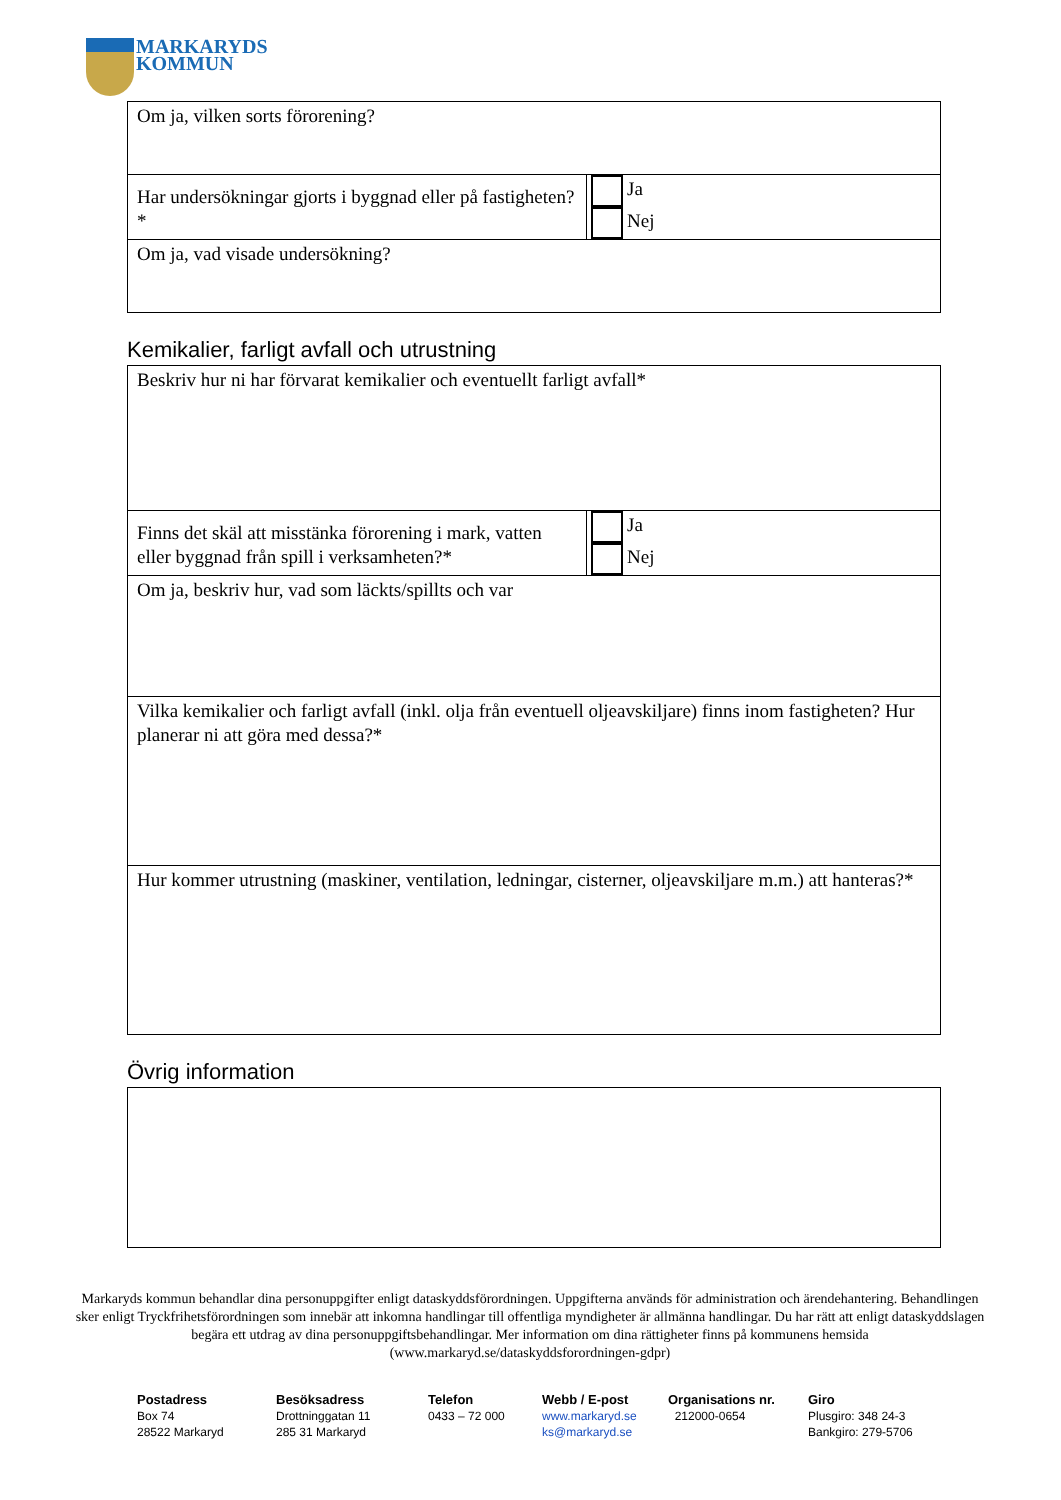MARKARYDS
KOMMUN
| Om ja, vilken sorts förorening? | |
| Har undersökningar gjorts i byggnad eller på fastigheten?* | Ja Nej |
| Om ja, vad visade undersökning? | |
Kemikalier, farligt avfall och utrustning
| Beskriv hur ni har förvarat kemikalier och eventuellt farligt avfall* | |
| Finns det skäl att misstänka förorening i mark, vatten eller byggnad från spill i verksamheten?* | Ja Nej |
| Om ja, beskriv hur, vad som läckts/spillts och var | |
| Vilka kemikalier och farligt avfall (inkl. olja från eventuell oljeavskiljare) finns inom fastigheten? Hur planerar ni att göra med dessa?* | |
| Hur kommer utrustning (maskiner, ventilation, ledningar, cisterner, oljeavskiljare m.m.) att hanteras?* | |
Övrig information
Markaryds kommun behandlar dina personuppgifter enligt dataskyddsförordningen. Uppgifterna används för administration och ärendehantering. Behandlingen sker enligt Tryckfrihetsförordningen som innebär att inkomna handlingar till offentliga myndigheter är allmänna handlingar. Du har rätt att enligt dataskyddslagen begära ett utdrag av dina personuppgiftsbehandlingar. Mer information om dina rättigheter finns på kommunens hemsida (www.markaryd.se/dataskyddsforordningen-gdpr)
Postadress
Box 74
28522 Markaryd
Besöksadress
Drottninggatan 11
285 31 Markaryd
Telefon
0433 – 72 000
Webb / E-post
www.markaryd.se
ks@markaryd.se
Organisations nr.
212000-0654
Giro
Plusgiro: 348 24-3
Bankgiro: 279-5706